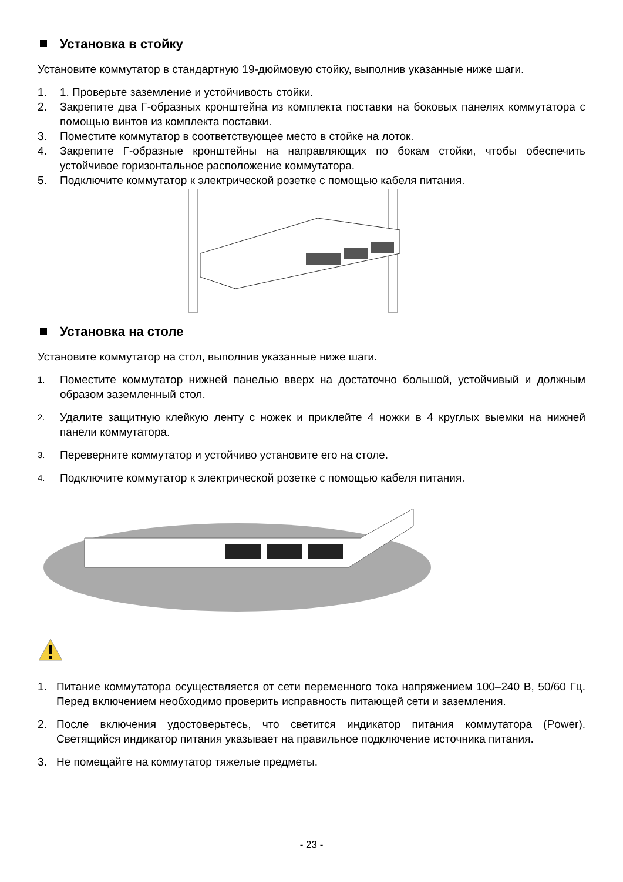Установка в стойку
Установите коммутатор в стандартную 19-дюймовую стойку, выполнив указанные ниже шаги.
1. 1. Проверьте заземление и устойчивость стойки.
2. Закрепите два Г-образных кронштейна из комплекта поставки на боковых панелях коммутатора с помощью винтов из комплекта поставки.
3. Поместите коммутатор в соответствующее место в стойке на лоток.
4. Закрепите Г-образные кронштейны на направляющих по бокам стойки, чтобы обеспечить устойчивое горизонтальное расположение коммутатора.
5. Подключите коммутатор к электрической розетке с помощью кабеля питания.
Установка на столе
Установите коммутатор на стол, выполнив указанные ниже шаги.
1.
Поместите коммутатор нижней панелью вверх на достаточно большой, устойчивый и должным образом заземленный стол.
2.
Удалите защитную клейкую ленту с ножек и приклейте 4 ножки в 4 круглых выемки на нижней панели коммутатора.
3.
Переверните коммутатор и устойчиво установите его на столе.
4.
Подключите коммутатор к электрической розетке с помощью кабеля питания.
1. Питание коммутатора осуществляется от сети переменного тока напряжением 100–240 В, 50/60 Гц. Перед включением необходимо проверить исправность питающей сети и заземления.
2. После включения удостоверьтесь, что светится индикатор питания коммутатора (Power). Светящийся индикатор питания указывает на правильное подключение источника питания.
3. Не помещайте на коммутатор тяжелые предметы.
- 23 -